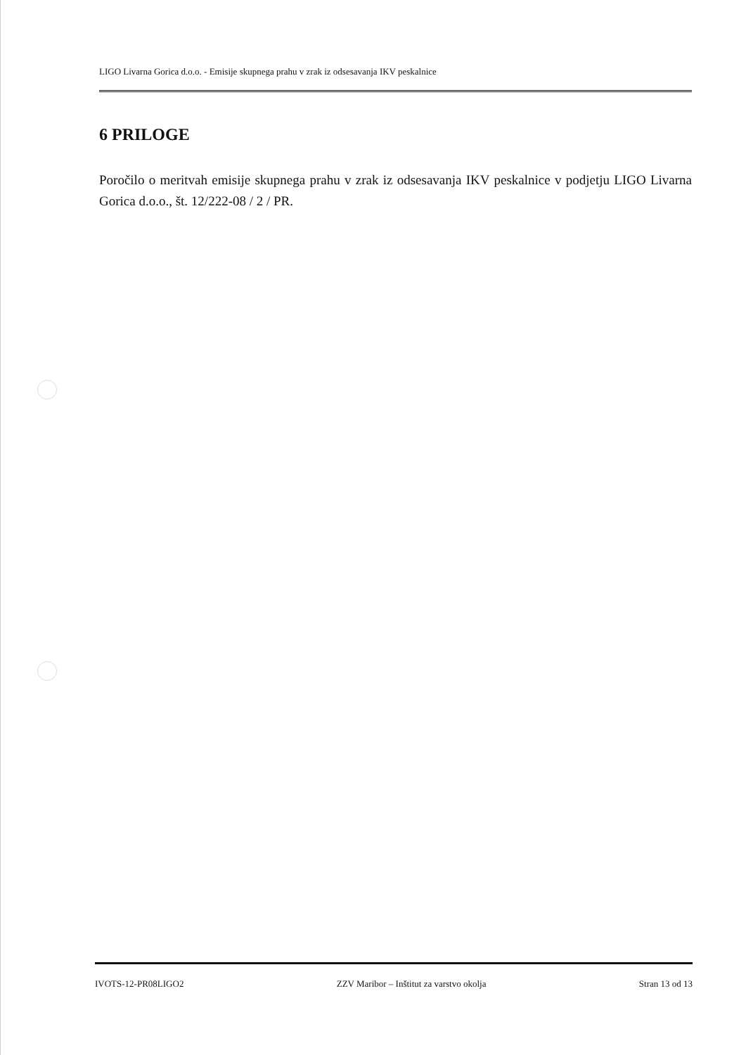LIGO Livarna Gorica d.o.o. - Emisije skupnega prahu v zrak iz odsesavanja IKV peskalnice
6 PRILOGE
Poročilo o meritvah emisije skupnega prahu v zrak iz odsesavanja IKV peskalnice v podjetju LIGO Livarna Gorica d.o.o., št. 12/222-08 / 2 / PR.
IVOTS-12-PR08LIGO2 ZZV Maribor – Inštitut za varstvo okolja Stran 13 od 13